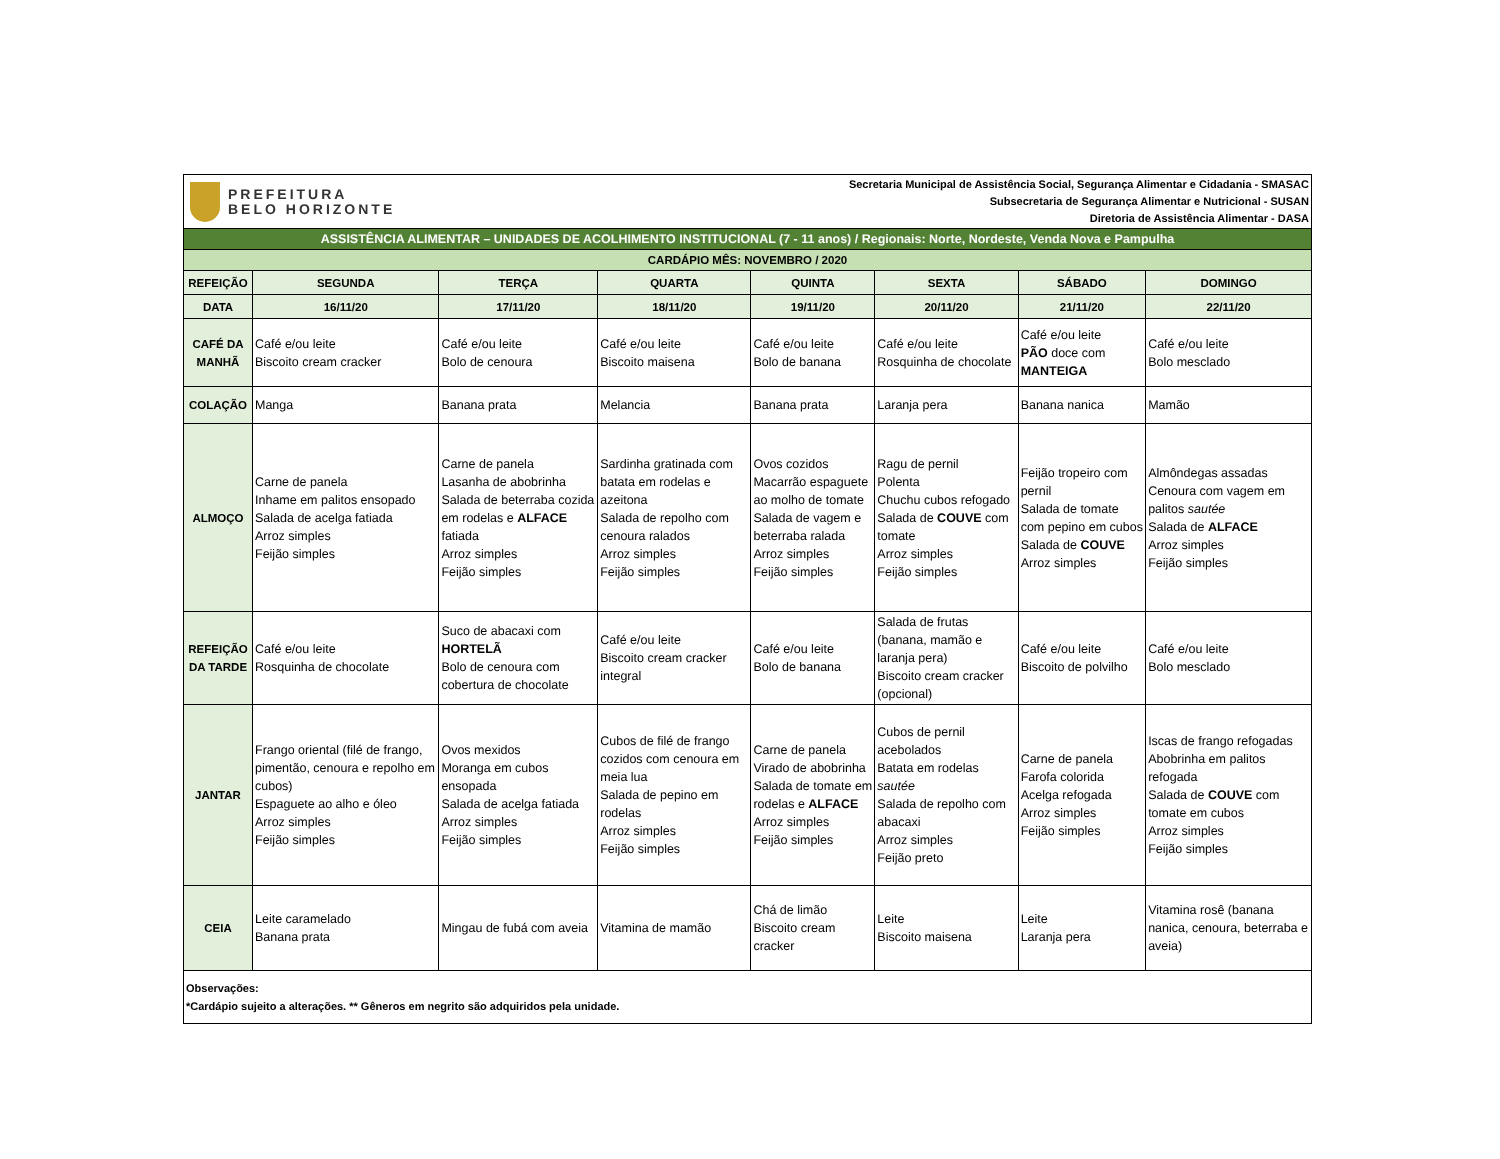| PREFEITURA BELO HORIZONTE | | | | Secretaria Municipal de Assistência Social, Segurança Alimentar e Cidadania - SMASAC Subsecretaria de Segurança Alimentar e Nutricional - SUSAN Diretoria de Assistência Alimentar - DASA | | | |
| ASSISTÊNCIA ALIMENTAR – UNIDADES DE ACOLHIMENTO INSTITUCIONAL (7 - 11 anos) / Regionais: Norte, Nordeste, Venda Nova e Pampulha | | | | | | | |
| CARDÁPIO MÊS: NOVEMBRO / 2020 | | | | | | | |
| REFEIÇÃO | SEGUNDA | TERÇA | QUARTA | QUINTA | SEXTA | SÁBADO | DOMINGO |
| DATA | 16/11/20 | 17/11/20 | 18/11/20 | 19/11/20 | 20/11/20 | 21/11/20 | 22/11/20 |
| CAFÉ DA MANHÃ | Café e/ou leite Biscoito cream cracker | Café e/ou leite Bolo de cenoura | Café e/ou leite Biscoito maisena | Café e/ou leite Bolo de banana | Café e/ou leite Rosquinha de chocolate | Café e/ou leite PÃO doce com MANTEIGA | Café e/ou leite Bolo mesclado |
| COLAÇÃO | Manga | Banana prata | Melancia | Banana prata | Laranja pera | Banana nanica | Mamão |
| ALMOÇO | Carne de panela Inhame em palitos ensopado Salada de acelga fatiada Arroz simples Feijão simples | Carne de panela Lasanha de abobrinha Salada de beterraba cozida em rodelas e ALFACE fatiada Arroz simples Feijão simples | Sardinha gratinada com batata em rodelas e azeitona Salada de repolho com cenoura ralados Arroz simples Feijão simples | Ovos cozidos Macarrão espaguete ao molho de tomate Salada de vagem e beterraba ralada Arroz simples Feijão simples | Ragu de pernil Polenta Chuchu cubos refogado Salada de COUVE com tomate Arroz simples Feijão simples | Feijão tropeiro com pernil Salada de tomate com pepino em cubos Salada de COUVE Arroz simples | Almôndegas assadas Cenoura com vagem em palitos sautée Salada de ALFACE Arroz simples Feijão simples |
| REFEIÇÃO DA TARDE | Café e/ou leite Rosquinha de chocolate | Suco de abacaxi com HORTELÃ Bolo de cenoura com cobertura de chocolate | Café e/ou leite Biscoito cream cracker integral | Café e/ou leite Bolo de banana | Salada de frutas (banana, mamão e laranja pera) Biscoito cream cracker (opcional) | Café e/ou leite Biscoito de polvilho | Café e/ou leite Bolo mesclado |
| JANTAR | Frango oriental (filé de frango, pimentão, cenoura e repolho em cubos) Espaguete ao alho e óleo Arroz simples Feijão simples | Ovos mexidos Moranga em cubos ensopada Salada de acelga fatiada Arroz simples Feijão simples | Cubos de filé de frango cozidos com cenoura em meia lua Salada de pepino em rodelas Arroz simples Feijão simples | Carne de panela Virado de abobrinha Salada de tomate em rodelas e ALFACE Arroz simples Feijão simples | Cubos de pernil acebolados Batata em rodelas sautée Salada de repolho com abacaxi Arroz simples Feijão preto | Carne de panela Farofa colorida Acelga refogada Arroz simples Feijão simples | Iscas de frango refogadas Abobrinha em palitos refogada Salada de COUVE com tomate em cubos Arroz simples Feijão simples |
| CEIA | Leite caramelado Banana prata | Mingau de fubá com aveia | Vitamina de mamão | Chá de limão Biscoito cream cracker | Leite Biscoito maisena | Leite Laranja pera | Vitamina rosê (banana nanica, cenoura, beterraba e aveia) |
| Observações: *Cardápio sujeito a alterações. ** Gêneros em negrito são adquiridos pela unidade. | | | | | | | |